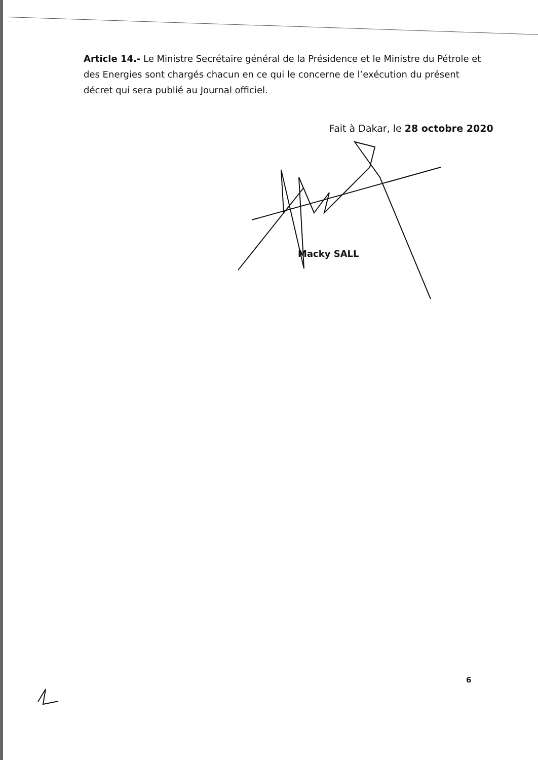Article 14.- Le Ministre Secrétaire général de la Présidence et le Ministre du Pétrole et des Energies sont chargés chacun en ce qui le concerne de l’exécution du présent décret qui sera publié au Journal officiel.
Fait à Dakar, le 28 octobre 2020
Macky SALL
6